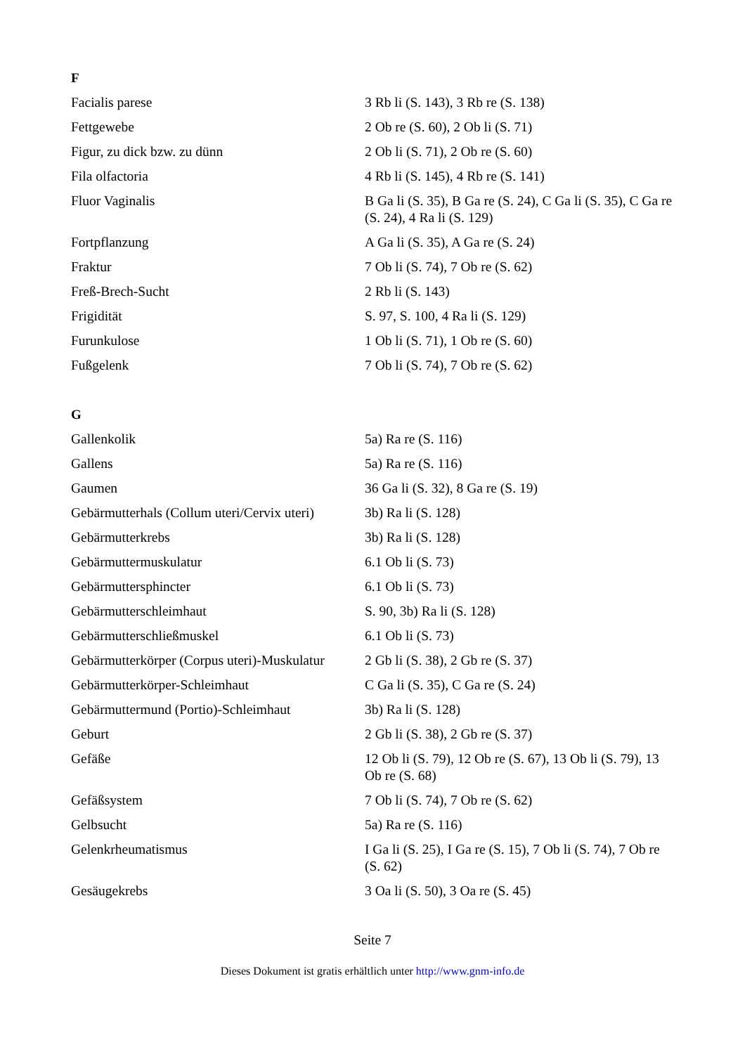F
| Facialis parese | 3 Rb li (S. 143), 3 Rb re (S. 138) |
| Fettgewebe | 2 Ob re (S. 60), 2 Ob li (S. 71) |
| Figur, zu dick bzw. zu dünn | 2 Ob li (S. 71), 2 Ob re (S. 60) |
| Fila olfactoria | 4 Rb li (S. 145), 4 Rb re (S. 141) |
| Fluor Vaginalis | B Ga li (S. 35), B Ga re (S. 24), C Ga li (S. 35), C Ga re (S. 24), 4 Ra li (S. 129) |
| Fortpflanzung | A Ga li (S. 35), A Ga re (S. 24) |
| Fraktur | 7 Ob li (S. 74), 7 Ob re (S. 62) |
| Freß-Brech-Sucht | 2 Rb li (S. 143) |
| Frigidität | S. 97, S. 100, 4 Ra li (S. 129) |
| Furunkulose | 1 Ob li (S. 71), 1 Ob re (S. 60) |
| Fußgelenk | 7 Ob li (S. 74), 7 Ob re (S. 62) |
G
| Gallenkolik | 5a) Ra re (S. 116) |
| Gallens | 5a) Ra re (S. 116) |
| Gaumen | 36 Ga li (S. 32), 8 Ga re (S. 19) |
| Gebärmutterhals (Collum uteri/Cervix uteri) | 3b) Ra li (S. 128) |
| Gebärmutterkrebs | 3b) Ra li (S. 128) |
| Gebärmuttermuskulatur | 6.1 Ob li (S. 73) |
| Gebärmuttersphincter | 6.1 Ob li (S. 73) |
| Gebärmutterschleimhaut | S. 90, 3b) Ra li (S. 128) |
| Gebärmutterschließmuskel | 6.1 Ob li (S. 73) |
| Gebärmutterkörper (Corpus uteri)-Muskulatur | 2 Gb li (S. 38), 2 Gb re (S. 37) |
| Gebärmutterkörper-Schleimhaut | C Ga li (S. 35), C Ga re (S. 24) |
| Gebärmuttermund (Portio)-Schleimhaut | 3b) Ra li (S. 128) |
| Geburt | 2 Gb li (S. 38), 2 Gb re (S. 37) |
| Gefäße | 12 Ob li (S. 79), 12 Ob re (S. 67), 13 Ob li (S. 79), 13 Ob re (S. 68) |
| Gefäßsystem | 7 Ob li (S. 74), 7 Ob re (S. 62) |
| Gelbsucht | 5a) Ra re (S. 116) |
| Gelenkrheumatismus | I Ga li (S. 25), I Ga re (S. 15), 7 Ob li (S. 74), 7 Ob re (S. 62) |
| Gesäugekrebs | 3 Oa li (S. 50), 3 Oa re (S. 45) |
Seite 7
Dieses Dokument ist gratis erhältlich unter http://www.gnm-info.de